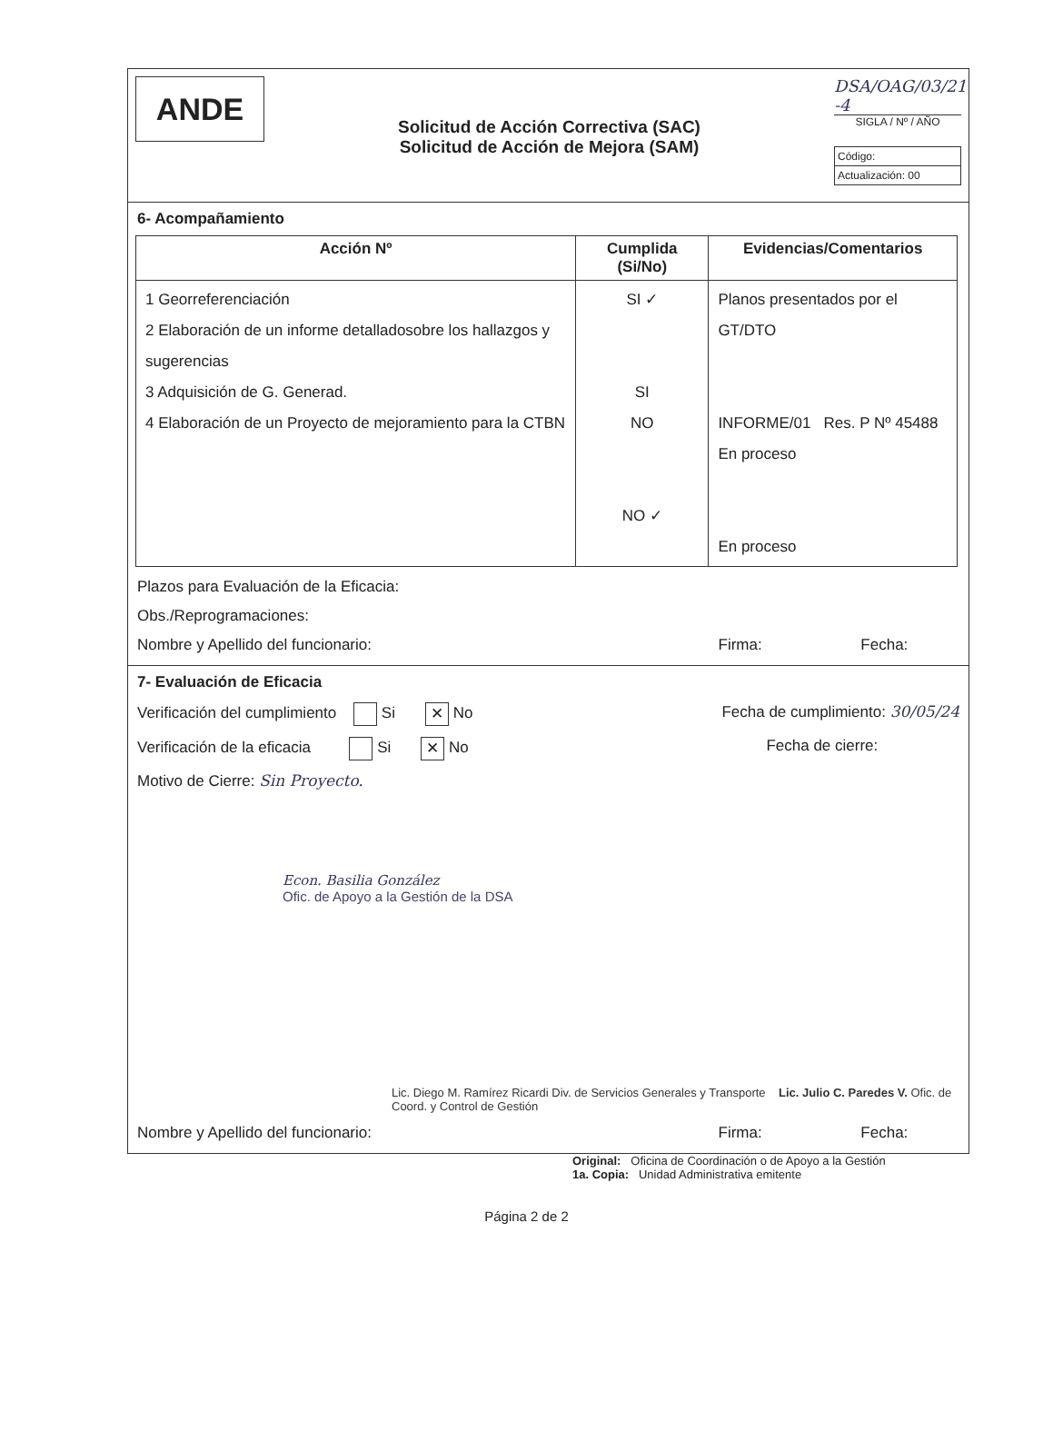ANDE
Solicitud de Acción Correctiva (SAC)
Solicitud de Acción de Mejora (SAM)
DSA/OAG/03/21 -4
SIGLA / Nº / AÑO
Código:
Actualización: 00
6- Acompañamiento
| Acción Nº | Cumplida (Si/No) | Evidencias/Comentarios |
| --- | --- | --- |
| 1 Georreferenciación 2 Elaboración de un informe detalladosobre los hallazgos y sugerencias 3 Adquisición de G. Generad. 4 Elaboración de un Proyecto de mejoramiento para la CTBN | SI ✓ SI NO NO ✓ | Planos presentados por el GT/DTO INFORME/01 Res. P Nº 45488 En proceso En proceso |
Plazos para Evaluación de la Eficacia:
Obs./Reprogramaciones:
Nombre y Apellido del funcionario: Firma: Fecha:
7- Evaluación de Eficacia
Verificación del cumplimiento Si ✕ No Fecha de cumplimiento: 30/05/24
Verificación de la eficacia Si ✕ No Fecha de cierre:
Motivo de Cierre: Sin Proyecto.
Econ. Basilia González
Ofic. de Apoyo a la Gestión de la DSA
Lic. Diego M. Ramírez Ricardi Div. de Servicios Generales y Transporte Lic. Julio C. Paredes V. Ofic. de Coord. y Control de Gestión
Nombre y Apellido del funcionario: Firma: Fecha:
Original: Oficina de Coordinación o de Apoyo a la Gestión
1a. Copia: Unidad Administrativa emitente
Página 2 de 2